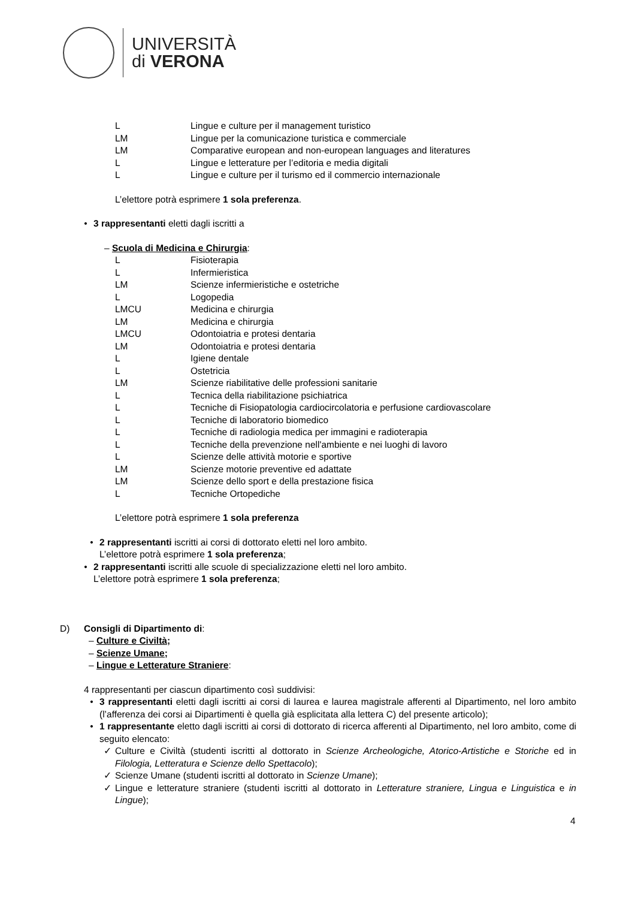UNIVERSITÀ
di VERONA
L Lingue e culture per il management turistico
LM Lingue per la comunicazione turistica e commerciale
LM Comparative european and non-european languages and literatures
L Lingue e letterature per l’editoria e media digitali
L Lingue e culture per il turismo ed il commercio internazionale
L’elettore potrà esprimere 1 sola preferenza.
• 3 rappresentanti eletti dagli iscritti a
– Scuola di Medicina e Chirurgia:
L Fisioterapia
L Infermieristica
LM Scienze infermieristiche e ostetriche
L Logopedia
LMCU Medicina e chirurgia
LM Medicina e chirurgia
LMCU Odontoiatria e protesi dentaria
LM Odontoiatria e protesi dentaria
L Igiene dentale
L Ostetricia
LM Scienze riabilitative delle professioni sanitarie
L Tecnica della riabilitazione psichiatrica
L Tecniche di Fisiopatologia cardiocircolatoria e perfusione cardiovascolare
L Tecniche di laboratorio biomedico
L Tecniche di radiologia medica per immagini e radioterapia
L Tecniche della prevenzione nell'ambiente e nei luoghi di lavoro
L Scienze delle attività motorie e sportive
LM Scienze motorie preventive ed adattate
LM Scienze dello sport e della prestazione fisica
L Tecniche Ortopediche
L’elettore potrà esprimere 1 sola preferenza
• 2 rappresentanti iscritti ai corsi di dottorato eletti nel loro ambito.
L’elettore potrà esprimere 1 sola preferenza;
• 2 rappresentanti iscritti alle scuole di specializzazione eletti nel loro ambito.
L’elettore potrà esprimere 1 sola preferenza;
D) Consigli di Dipartimento di:
– Culture e Civiltà;
– Scienze Umane;
– Lingue e Letterature Straniere:
4 rappresentanti per ciascun dipartimento così suddivisi:
• 3 rappresentanti eletti dagli iscritti ai corsi di laurea e laurea magistrale afferenti al Dipartimento, nel loro ambito (l’afferenza dei corsi ai Dipartimenti è quella già esplicitata alla lettera C) del presente articolo);
• 1 rappresentante eletto dagli iscritti ai corsi di dottorato di ricerca afferenti al Dipartimento, nel loro ambito, come di seguito elencato:
✓ Culture e Civiltà (studenti iscritti al dottorato in Scienze Archeologiche, Atorico-Artistiche e Storiche ed in Filologia, Letteratura e Scienze dello Spettacolo);
✓ Scienze Umane (studenti iscritti al dottorato in Scienze Umane);
✓ Lingue e letterature straniere (studenti iscritti al dottorato in Letterature straniere, Lingua e Linguistica e in Lingue);
4